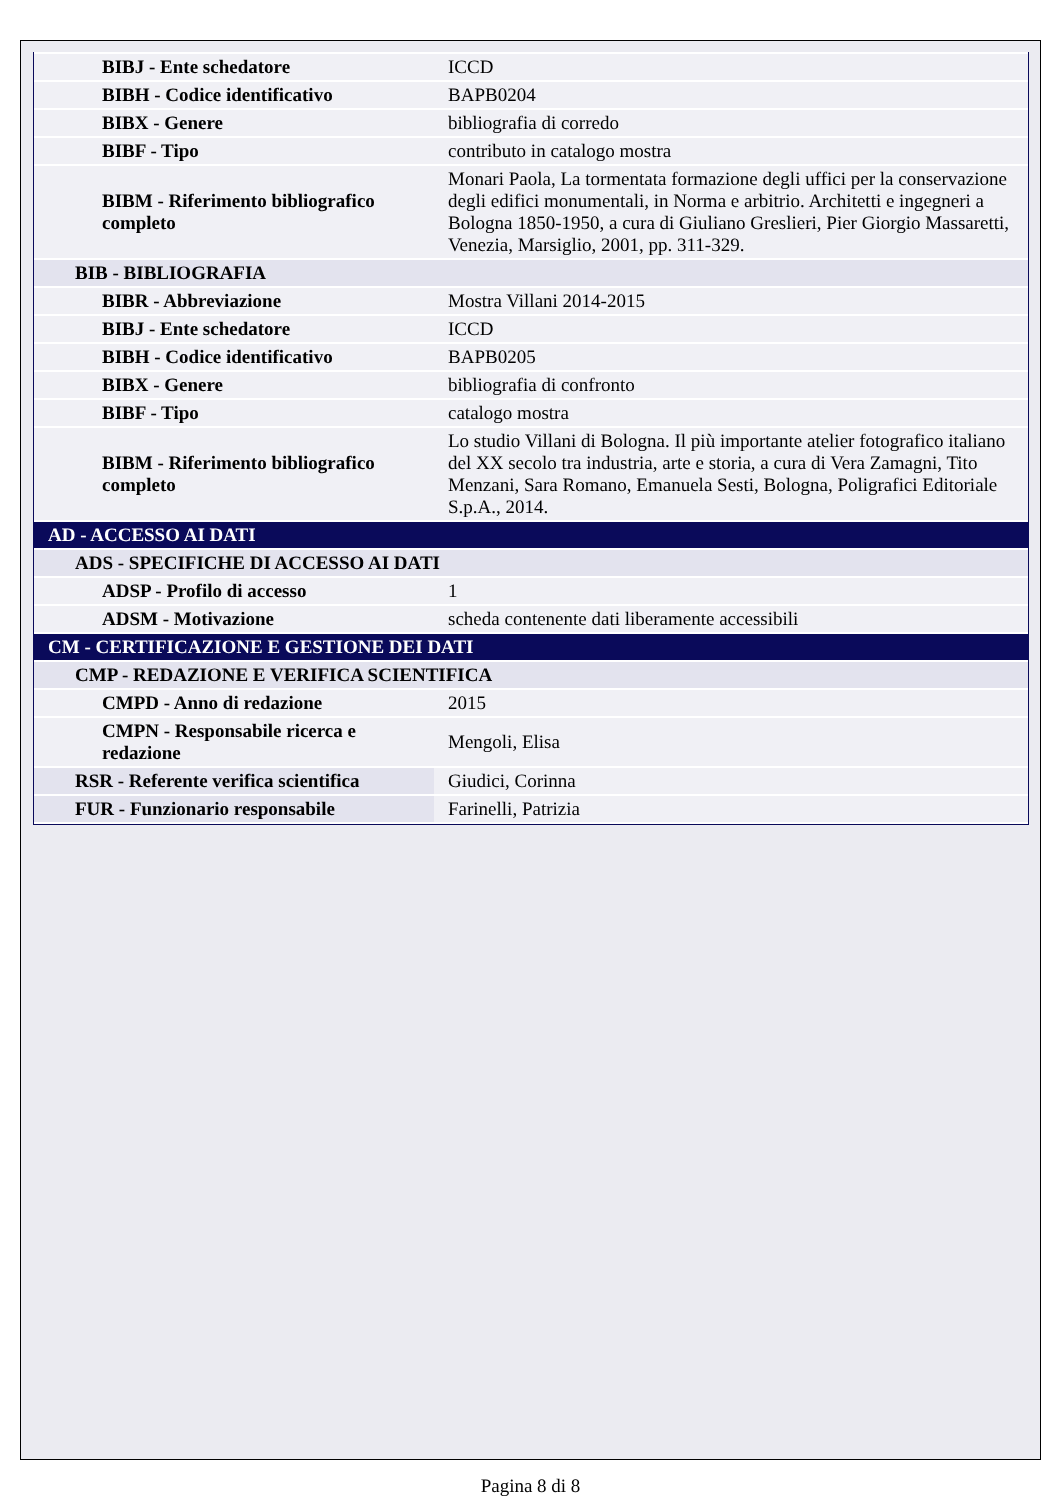| BIBJ - Ente schedatore | ICCD |
| BIBH - Codice identificativo | BAPB0204 |
| BIBX - Genere | bibliografia di corredo |
| BIBF - Tipo | contributo in catalogo mostra |
| BIBM - Riferimento bibliografico completo | Monari Paola, La tormentata formazione degli uffici per la conservazione degli edifici monumentali, in Norma e arbitrio. Architetti e ingegneri a Bologna 1850-1950, a cura di Giuliano Greslieri, Pier Giorgio Massaretti, Venezia, Marsiglio, 2001, pp. 311-329. |
| BIB - BIBLIOGRAFIA | |
| BIBR - Abbreviazione | Mostra Villani 2014-2015 |
| BIBJ - Ente schedatore | ICCD |
| BIBH - Codice identificativo | BAPB0205 |
| BIBX - Genere | bibliografia di confronto |
| BIBF - Tipo | catalogo mostra |
| BIBM - Riferimento bibliografico completo | Lo studio Villani di Bologna. Il più importante atelier fotografico italiano del XX secolo tra industria, arte e storia, a cura di Vera Zamagni, Tito Menzani, Sara Romano, Emanuela Sesti, Bologna, Poligrafici Editoriale S.p.A., 2014. |
| AD - ACCESSO AI DATI | |
| ADS - SPECIFICHE DI ACCESSO AI DATI | |
| ADSP - Profilo di accesso | 1 |
| ADSM - Motivazione | scheda contenente dati liberamente accessibili |
| CM - CERTIFICAZIONE E GESTIONE DEI DATI | |
| CMP - REDAZIONE E VERIFICA SCIENTIFICA | |
| CMPD - Anno di redazione | 2015 |
| CMPN - Responsabile ricerca e redazione | Mengoli, Elisa |
| RSR - Referente verifica scientifica | Giudici, Corinna |
| FUR - Funzionario responsabile | Farinelli, Patrizia |
Pagina 8 di 8